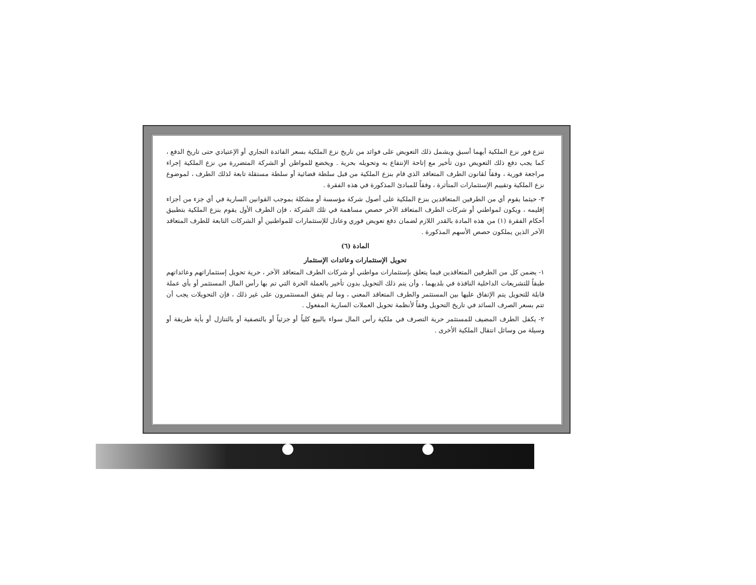تنزع فور نزع الملكية أيهما أسبق ويشمل ذلك التعويض على فوائد من تاريخ نزع الملكية بسعر الفائدة التجاري أو الإعتيادي حتى تاريخ الدفع ، كما يجب دفع ذلك التعويض دون تأخير مع إتاحة الإنتفاع به وتحويله بحرية . ويخضع للمواطن أو الشركة المتضررة من نزع الملكية إجراء مراجعة فورية ، وفقاً لقانون الطرف المتعاقد الذي قام بنزع الملكية من قبل سلطة قضائية أو سلطة مستقلة تابعة لذلك الطرف ، لموضوع نزع الملكية وتقييم الإستثمارات المتأثرة ، وفقاً للمبادئ المذكورة في هذه الفقرة .
٣- حيثما يقوم أي من الطرفين المتعاقدين بنزع الملكية على أصول شركة مؤسسة أو مشكلة بموجب القوانين السارية في أي جزء من أجزاء إقليمه ، ويكون لمواطني أو شركات الطرف المتعاقد الآخر حصص مساهمة في تلك الشركة ، فإن الطرف الأول يقوم بنزع الملكية بتطبيق أحكام الفقرة (١) من هذه المادة بالقدر اللازم لضمان دفع تعويض فوري وعادل للإستثمارات للمواطنين أو الشركات التابعة للطرف المتعاقد الآخر الذين يملكون حصص الأسهم المذكورة .
المادة (٦)
تحويل الإستثمارات وعائدات الإستثمار
١- يضمن كل من الطرفين المتعاقدين فيما يتعلق بإستثمارات مواطني أو شركات الطرف المتعاقد الآخر ، حرية تحويل إستثماراتهم وعائداتهم طبقاً للتشريعات الداخلية النافذة في بلديهما ، وأن يتم ذلك التحويل بدون تأخير بالعملة الحرة التي تم بها رأس المال المستثمر أو بأي عملة قابلة للتحويل يتم الإتفاق عليها بين المستثمر والطرف المتعاقد المعني ، وما لم يتفق المستثمرون على غير ذلك ، فإن التحويلات يجب أن تتم بسعر الصرف السائد في تاريخ التحويل وفقاً لأنظمة تحويل العملات السارية المفعول .
٢- يكفل الطرف المضيف للمستثمر حرية التصرف في ملكية رأس المال سواء بالبيع كلياً أو جزئياً أو بالتصفية أو بالتنازل أو بأية طريقة أو وسيلة من وسائل انتقال الملكية الأخرى .